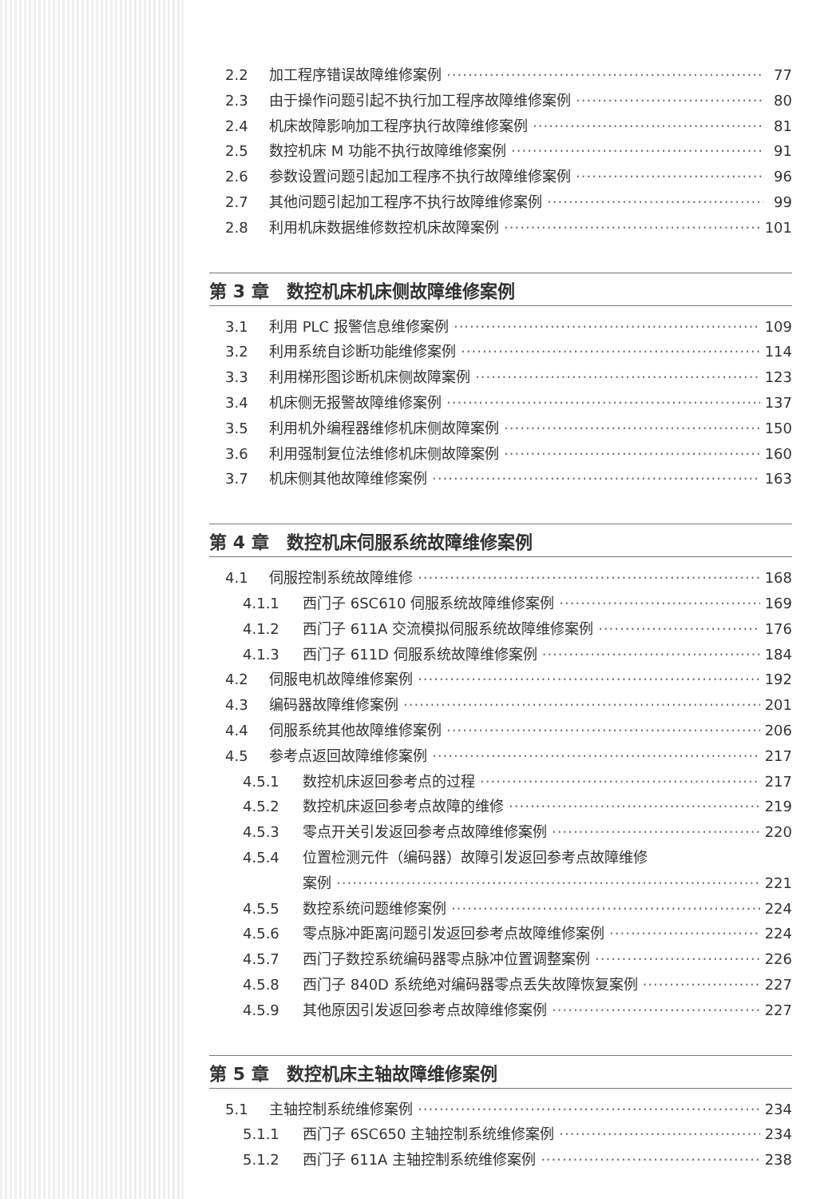2.2 加工程序错误故障维修案例 77
2.3 由于操作问题引起不执行加工程序故障维修案例 80
2.4 机床故障影响加工程序执行故障维修案例 81
2.5 数控机床 M 功能不执行故障维修案例 91
2.6 参数设置问题引起加工程序不执行故障维修案例 96
2.7 其他问题引起加工程序不执行故障维修案例 99
2.8 利用机床数据维修数控机床故障案例 101
第 3 章　数控机床机床侧故障维修案例
3.1 利用 PLC 报警信息维修案例 109
3.2 利用系统自诊断功能维修案例 114
3.3 利用梯形图诊断机床侧故障案例 123
3.4 机床侧无报警故障维修案例 137
3.5 利用机外编程器维修机床侧故障案例 150
3.6 利用强制复位法维修机床侧故障案例 160
3.7 机床侧其他故障维修案例 163
第 4 章　数控机床伺服系统故障维修案例
4.1 伺服控制系统故障维修 168
4.1.1 西门子 6SC610 伺服系统故障维修案例 169
4.1.2 西门子 611A 交流模拟伺服系统故障维修案例 176
4.1.3 西门子 611D 伺服系统故障维修案例 184
4.2 伺服电机故障维修案例 192
4.3 编码器故障维修案例 201
4.4 伺服系统其他故障维修案例 206
4.5 参考点返回故障维修案例 217
4.5.1 数控机床返回参考点的过程 217
4.5.2 数控机床返回参考点故障的维修 219
4.5.3 零点开关引发返回参考点故障维修案例 220
4.5.4 位置检测元件（编码器）故障引发返回参考点故障维修
案例 221
4.5.5 数控系统问题维修案例 224
4.5.6 零点脉冲距离问题引发返回参考点故障维修案例 224
4.5.7 西门子数控系统编码器零点脉冲位置调整案例 226
4.5.8 西门子 840D 系统绝对编码器零点丢失故障恢复案例 227
4.5.9 其他原因引发返回参考点故障维修案例 227
第 5 章　数控机床主轴故障维修案例
5.1 主轴控制系统维修案例 234
5.1.1 西门子 6SC650 主轴控制系统维修案例 234
5.1.2 西门子 611A 主轴控制系统维修案例 238